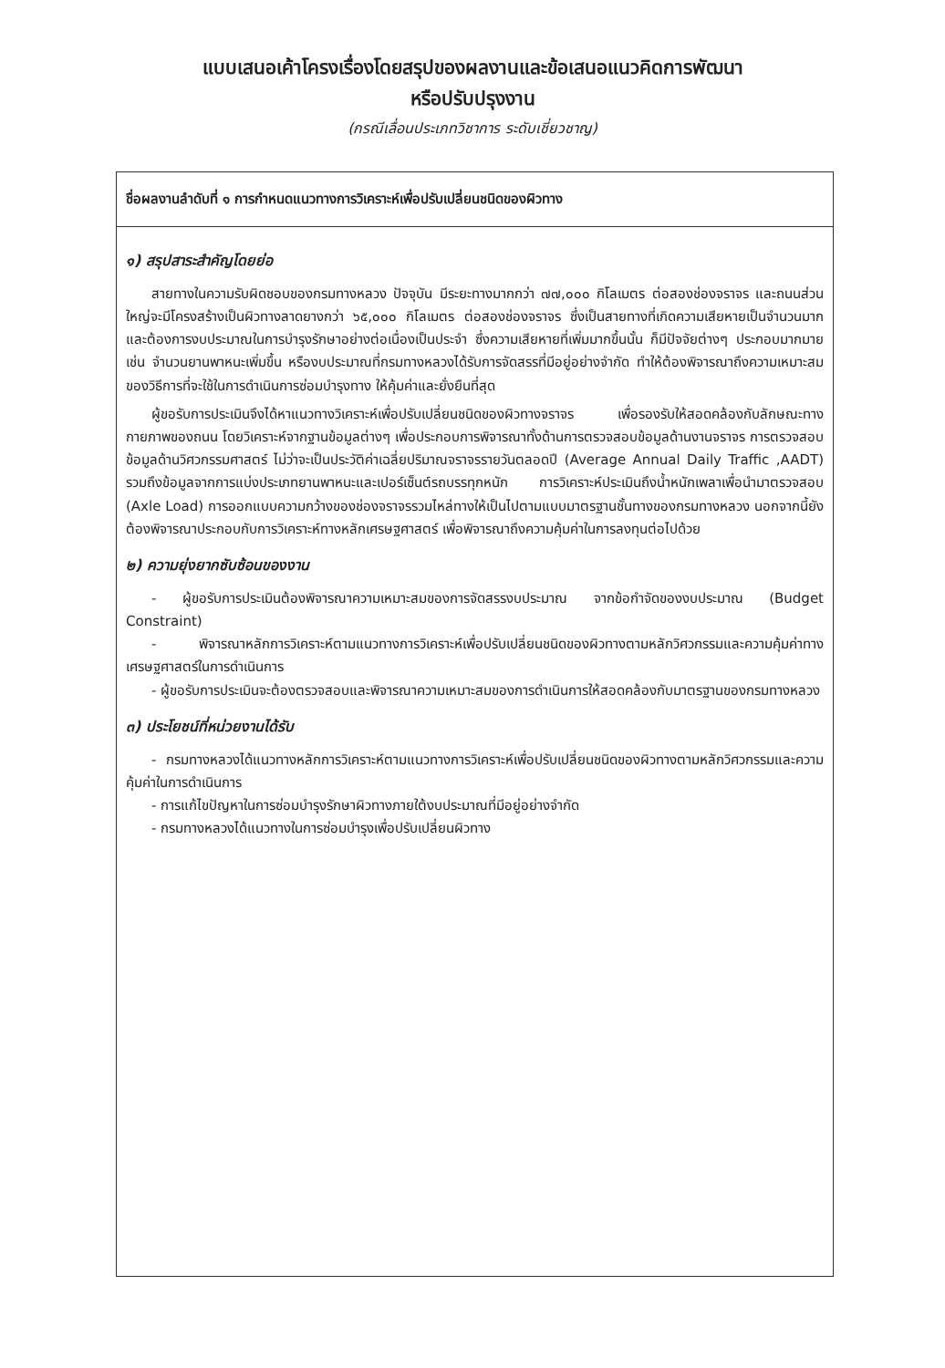แบบเสนอเค้าโครงเรื่องโดยสรุปของผลงานและข้อเสนอแนวคิดการพัฒนา
หรือปรับปรุงงาน
(กรณีเลื่อนประเภทวิชาการ ระดับเชี่ยวชาญ)
ชื่อผลงานลำดับที่ ๑ การกำหนดแนวทางการวิเคราะห์เพื่อปรับเปลี่ยนชนิดของผิวทาง
๑) สรุปสาระสำคัญโดยย่อ
สายทางในความรับผิดชอบของกรมทางหลวง ปัจจุบัน มีระยะทางมากกว่า ๗๗,๐๐๐ กิโลเมตร ต่อสองช่องจราจร และถนนส่วนใหญ่จะมีโครงสร้างเป็นผิวทางลาดยางกว่า ๖๕,๐๐๐ กิโลเมตร ต่อสองช่องจราจร ซึ่งเป็นสายทางที่เกิดความเสียหายเป็นจำนวนมาก และต้องการงบประมาณในการบำรุงรักษาอย่างต่อเนื่องเป็นประจำ ซึ่งความเสียหายที่เพิ่มมากขึ้นนั้น ก็มีปัจจัยต่างๆ ประกอบมากมาย เช่น จำนวนยานพาหนะเพิ่มขึ้น หรืองบประมาณที่กรมทางหลวงได้รับการจัดสรรที่มีอยู่อย่างจำกัด ทำให้ต้องพิจารณาถึงความเหมาะสมของวิธีการที่จะใช้ในการดำเนินการซ่อมบำรุงทาง ให้คุ้มค่าและยั่งยืนที่สุด
ผู้ขอรับการประเมินจึงได้หาแนวทางวิเคราะห์เพื่อปรับเปลี่ยนชนิดของผิวทางจราจร เพื่อรองรับให้สอดคล้องกับลักษณะทางกายภาพของถนน โดยวิเคราะห์จากฐานข้อมูลต่างๆ เพื่อประกอบการพิจารณาทั้งด้านการตรวจสอบข้อมูลด้านงานจราจร การตรวจสอบข้อมูลด้านวิศวกรรมศาสตร์ ไม่ว่าจะเป็นประวัติค่าเฉลี่ยปริมาณจราจรรายวันตลอดปี (Average Annual Daily Traffic ,AADT) รวมถึงข้อมูลจากการแบ่งประเภทยานพาหนะและเปอร์เซ็นต์รถบรรทุกหนัก การวิเคราะห์ประเมินถึงน้ำหนักเพลาเพื่อนำมาตรวจสอบ (Axle Load) การออกแบบความกว้างของช่องจราจรรวมไหล่ทางให้เป็นไปตามแบบมาตรฐานชั้นทางของกรมทางหลวง นอกจากนี้ยังต้องพิจารณาประกอบกับการวิเคราะห์ทางหลักเศรษฐศาสตร์ เพื่อพิจารณาถึงความคุ้มค่าในการลงทุนต่อไปด้วย
๒) ความยุ่งยากซับซ้อนของงาน
- ผู้ขอรับการประเมินต้องพิจารณาความเหมาะสมของการจัดสรรงบประมาณ จากข้อกำจัดของงบประมาณ (Budget Constraint)
- พิจารณาหลักการวิเคราะห์ตามแนวทางการวิเคราะห์เพื่อปรับเปลี่ยนชนิดของผิวทางตามหลักวิศวกรรมและความคุ้มค่าทางเศรษฐศาสตร์ในการดำเนินการ
- ผู้ขอรับการประเมินจะต้องตรวจสอบและพิจารณาความเหมาะสมของการดำเนินการให้สอดคล้องกับมาตรฐานของกรมทางหลวง
๓) ประโยชน์ที่หน่วยงานได้รับ
- กรมทางหลวงได้แนวทางหลักการวิเคราะห์ตามแนวทางการวิเคราะห์เพื่อปรับเปลี่ยนชนิดของผิวทางตามหลักวิศวกรรมและความคุ้มค่าในการดำเนินการ
- การแก้ไขปัญหาในการซ่อมบำรุงรักษาผิวทางภายใต้งบประมาณที่มีอยู่อย่างจำกัด
- กรมทางหลวงได้แนวทางในการซ่อมบำรุงเพื่อปรับเปลี่ยนผิวทาง